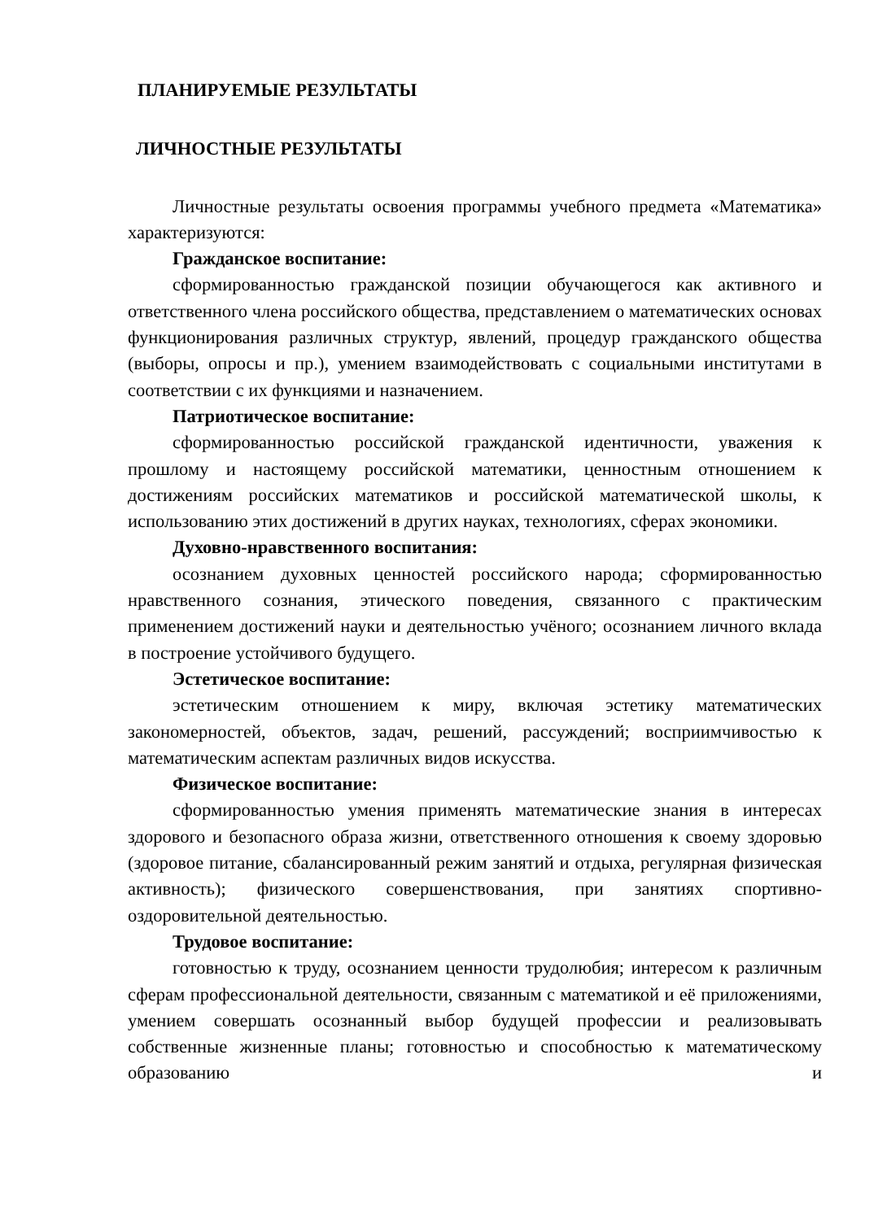ПЛАНИРУЕМЫЕ РЕЗУЛЬТАТЫ
ЛИЧНОСТНЫЕ РЕЗУЛЬТАТЫ
Личностные результаты освоения программы учебного предмета «Математика» характеризуются:
Гражданское воспитание:
сформированностью гражданской позиции обучающегося как активного и ответственного члена российского общества, представлением о математических основах функционирования различных структур, явлений, процедур гражданского общества (выборы, опросы и пр.), умением взаимодействовать с социальными институтами в соответствии с их функциями и назначением.
Патриотическое воспитание:
сформированностью российской гражданской идентичности, уважения к прошлому и настоящему российской математики, ценностным отношением к достижениям российских математиков и российской математической школы, к использованию этих достижений в других науках, технологиях, сферах экономики.
Духовно-нравственного воспитания:
осознанием духовных ценностей российского народа; сформированностью нравственного сознания, этического поведения, связанного с практическим применением достижений науки и деятельностью учёного; осознанием личного вклада в построение устойчивого будущего.
Эстетическое воспитание:
эстетическим отношением к миру, включая эстетику математических закономерностей, объектов, задач, решений, рассуждений; восприимчивостью к математическим аспектам различных видов искусства.
Физическое воспитание:
сформированностью умения применять математические знания в интересах здорового и безопасного образа жизни, ответственного отношения к своему здоровью (здоровое питание, сбалансированный режим занятий и отдыха, регулярная физическая активность); физического совершенствования, при занятиях спортивно-оздоровительной деятельностью.
Трудовое воспитание:
готовностью к труду, осознанием ценности трудолюбия; интересом к различным сферам профессиональной деятельности, связанным с математикой и её приложениями, умением совершать осознанный выбор будущей профессии и реализовывать собственные жизненные планы; готовностью и способностью к математическому образованию и